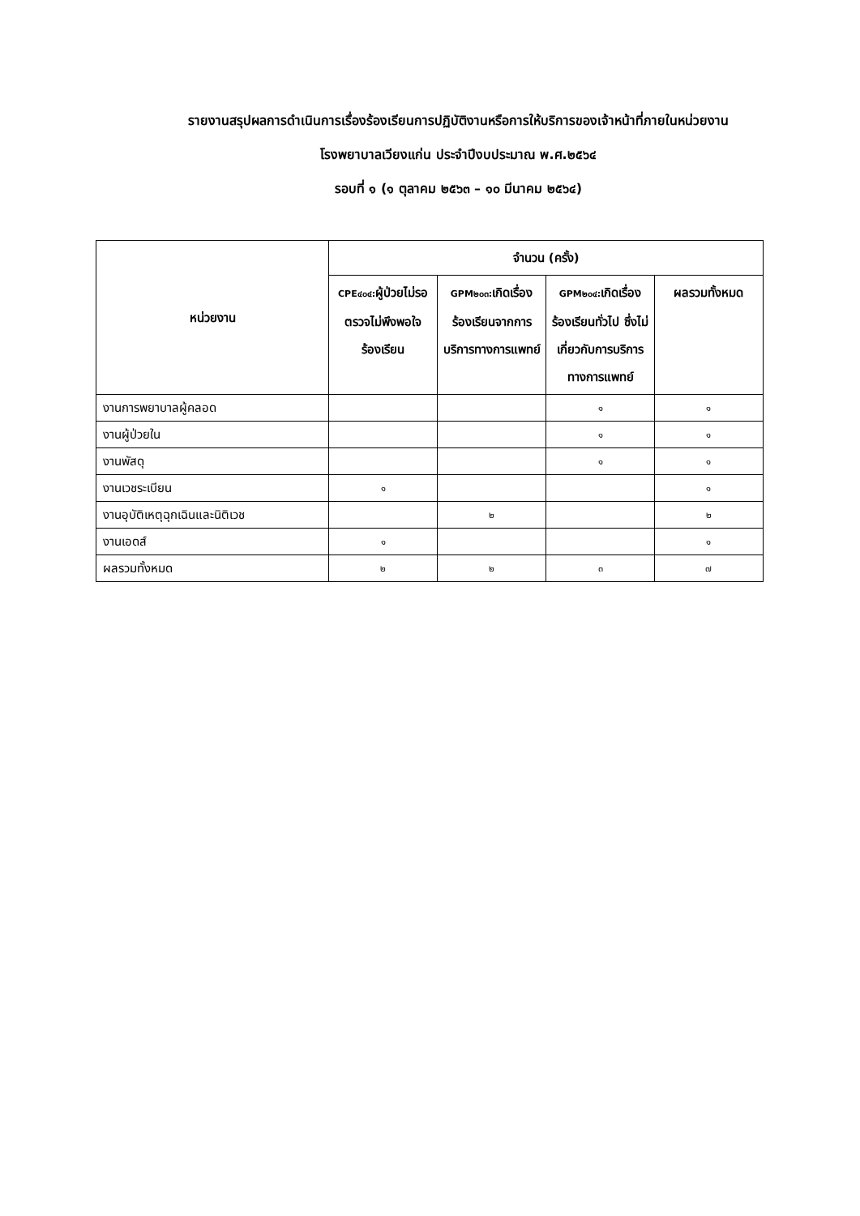รายงานสรุปผลการดำเนินการเรื่องร้องเรียนการปฏิบัติงานหรือการให้บริการของเจ้าหน้าที่ภายในหน่วยงาน
โรงพยาบาลเวียงแก่น ประจำปีงบประมาณ พ.ศ.๒๕๖๔
รอบที่ ๑ (๑ ตุลาคม ๒๕๖๓ – ๑๐ มีนาคม ๒๕๖๔)
| หน่วยงาน | จำนวน (ครั้ง) | | | |
| --- | --- | --- | --- | --- |
| | CPE๔๐๔: ผู้ป่วยไม่รอตรวจไม่พึงพอใจ ร้องเรียน | GPM๒๐๓: เกิดเรื่องร้องเรียนจากการบริการทางการแพทย์ | GPM๒๐๔: เกิดเรื่องร้องเรียนทั่วไป ซึ่งไม่เกี่ยวกับการบริการทางการแพทย์ | ผลรวมทั้งหมด |
| งานการพยาบาลผู้คลอด | | | ๑ | ๑ |
| งานผู้ป่วยใน | | | ๑ | ๑ |
| งานพัสดุ | | | ๑ | ๑ |
| งานเวชระเบียน | ๑ | | | ๑ |
| งานอุบัติเหตุฉุกเฉินและนิติเวช | | ๒ | | ๒ |
| งานเอดส์ | ๑ | | | ๑ |
| ผลรวมทั้งหมด | ๒ | ๒ | ๓ | ๗ |